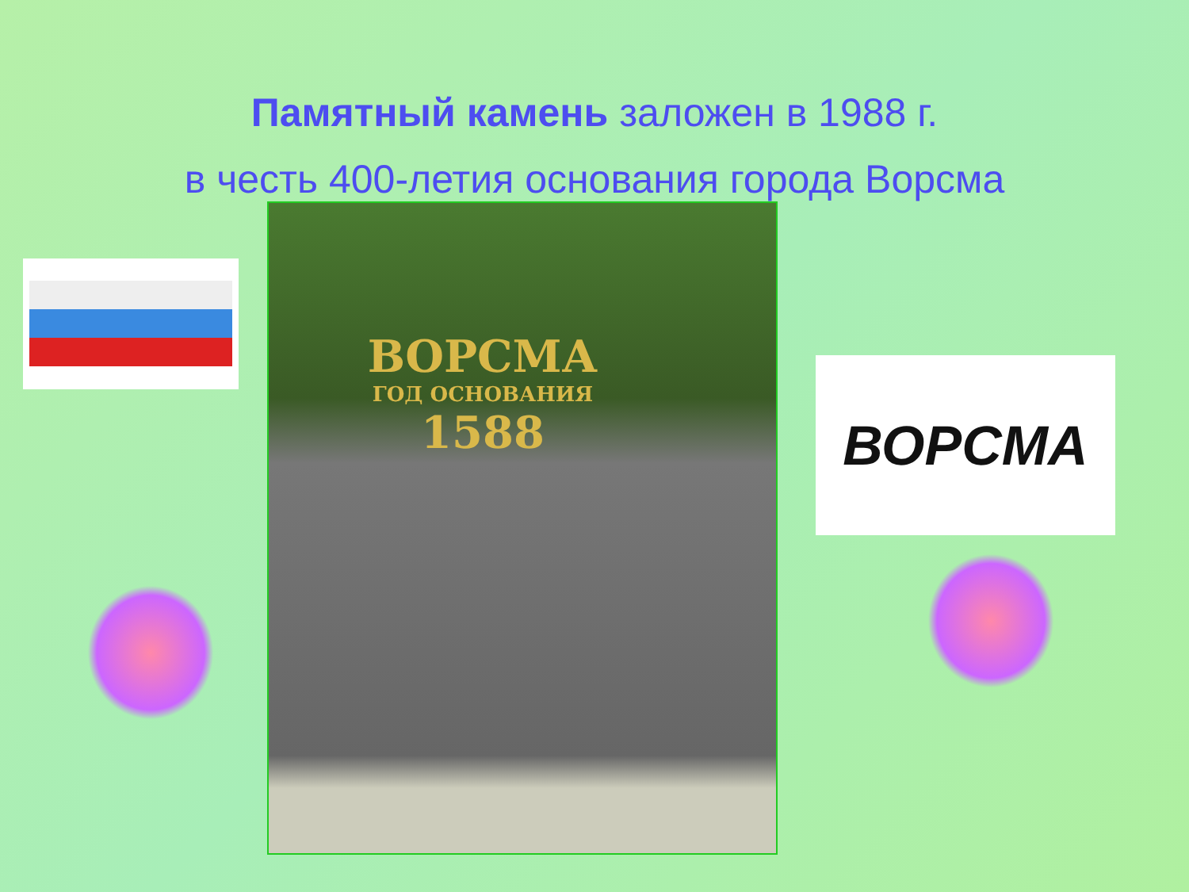Памятный камень заложен в 1988 г.
в честь 400-летия основания города Ворсма
ВОРСМА
ГОД ОСНОВАНИЯ
1588
ВОРСМА